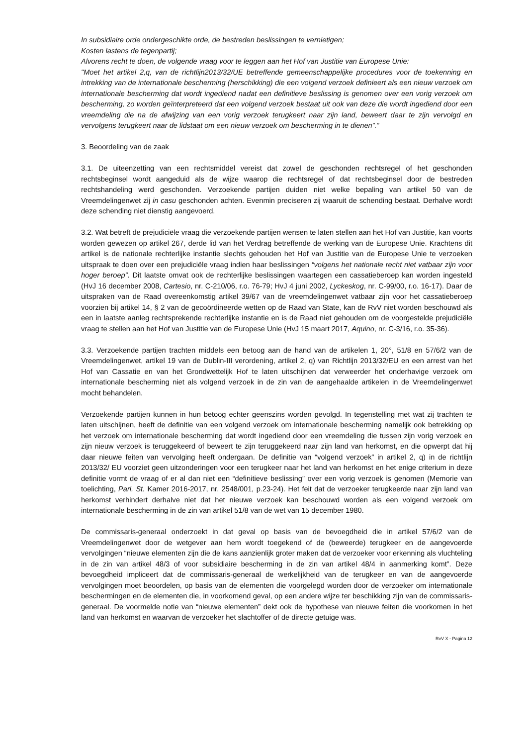In subsidiaire orde ondergeschikte orde, de bestreden beslissingen te vernietigen;
Kosten lastens de tegenpartij;
Alvorens recht te doen, de volgende vraag voor te leggen aan het Hof van Justitie van Europese Unie:
"Moet het artikel 2,q, van de richtlijn2013/32/UE betreffende gemeenschappelijke procedures voor de toekenning en intrekking van de internationale bescherming (herschikking) die een volgend verzoek definieert als een nieuw verzoek om internationale bescherming dat wordt ingediend nadat een definitieve beslissing is genomen over een vorig verzoek om bescherming, zo worden geïnterpreteerd dat een volgend verzoek bestaat uit ook van deze die wordt ingediend door een vreemdeling die na de afwijzing van een vorig verzoek terugkeert naar zijn land, beweert daar te zijn vervolgd en vervolgens terugkeert naar de lidstaat om een nieuw verzoek om bescherming in te dienen”.”
3. Beoordeling van de zaak
3.1. De uiteenzetting van een rechtsmiddel vereist dat zowel de geschonden rechtsregel of het geschonden rechtsbeginsel wordt aangeduid als de wijze waarop die rechtsregel of dat rechtsbeginsel door de bestreden rechtshandeling werd geschonden. Verzoekende partijen duiden niet welke bepaling van artikel 50 van de Vreemdelingenwet zij in casu geschonden achten. Evenmin preciseren zij waaruit de schending bestaat. Derhalve wordt deze schending niet dienstig aangevoerd.
3.2. Wat betreft de prejudiciële vraag die verzoekende partijen wensen te laten stellen aan het Hof van Justitie, kan voorts worden gewezen op artikel 267, derde lid van het Verdrag betreffende de werking van de Europese Unie. Krachtens dit artikel is de nationale rechterlijke instantie slechts gehouden het Hof van Justitie van de Europese Unie te verzoeken uitspraak te doen over een prejudiciële vraag indien haar beslissingen “volgens het nationale recht niet vatbaar zijn voor hoger beroep”. Dit laatste omvat ook de rechterlijke beslissingen waartegen een cassatieberoep kan worden ingesteld (HvJ 16 december 2008, Cartesio, nr. C-210/06, r.o. 76-79; HvJ 4 juni 2002, Lyckeskog, nr. C-99/00, r.o. 16-17). Daar de uitspraken van de Raad overeenkomstig artikel 39/67 van de vreemdelingenwet vatbaar zijn voor het cassatieberoep voorzien bij artikel 14, § 2 van de gecoördineerde wetten op de Raad van State, kan de RvV niet worden beschouwd als een in laatste aanleg rechtsprekende rechterlijke instantie en is de Raad niet gehouden om de voorgestelde prejudiciële vraag te stellen aan het Hof van Justitie van de Europese Unie (HvJ 15 maart 2017, Aquino, nr. C-3/16, r.o. 35-36).
3.3. Verzoekende partijen trachten middels een betoog aan de hand van de artikelen 1, 20°, 51/8 en 57/6/2 van de Vreemdelingenwet, artikel 19 van de Dublin-III verordening, artikel 2, q) van Richtlijn 2013/32/EU en een arrest van het Hof van Cassatie en van het Grondwettelijk Hof te laten uitschijnen dat verweerder het onderhavige verzoek om internationale bescherming niet als volgend verzoek in de zin van de aangehaalde artikelen in de Vreemdelingenwet mocht behandelen.
Verzoekende partijen kunnen in hun betoog echter geenszins worden gevolgd. In tegenstelling met wat zij trachten te laten uitschijnen, heeft de definitie van een volgend verzoek om internationale bescherming namelijk ook betrekking op het verzoek om internationale bescherming dat wordt ingediend door een vreemdeling die tussen zijn vorig verzoek en zijn nieuw verzoek is teruggekeerd of beweert te zijn teruggekeerd naar zijn land van herkomst, en die opwerpt dat hij daar nieuwe feiten van vervolging heeft ondergaan. De definitie van “volgend verzoek” in artikel 2, q) in de richtlijn 2013/32/ EU voorziet geen uitzonderingen voor een terugkeer naar het land van herkomst en het enige criterium in deze definitie vormt de vraag of er al dan niet een “definitieve beslissing” over een vorig verzoek is genomen (Memorie van toelichting, Parl. St. Kamer 2016-2017, nr. 2548/001, p.23-24). Het feit dat de verzoeker terugkeerde naar zijn land van herkomst verhindert derhalve niet dat het nieuwe verzoek kan beschouwd worden als een volgend verzoek om internationale bescherming in de zin van artikel 51/8 van de wet van 15 december 1980.
De commissaris-generaal onderzoekt in dat geval op basis van de bevoegdheid die in artikel 57/6/2 van de Vreemdelingenwet door de wetgever aan hem wordt toegekend of de (beweerde) terugkeer en de aangevoerde vervolgingen “nieuwe elementen zijn die de kans aanzienlijk groter maken dat de verzoeker voor erkenning als vluchteling in de zin van artikel 48/3 of voor subsidiaire bescherming in de zin van artikel 48/4 in aanmerking komt”. Deze bevoegdheid impliceert dat de commissaris-generaal de werkelijkheid van de terugkeer en van de aangevoerde vervolgingen moet beoordelen, op basis van de elementen die voorgelegd worden door de verzoeker om internationale beschermingen en de elementen die, in voorkomend geval, op een andere wijze ter beschikking zijn van de commissaris-generaal. De voormelde notie van “nieuwe elementen” dekt ook de hypothese van nieuwe feiten die voorkomen in het land van herkomst en waarvan de verzoeker het slachtoffer of de directe getuige was.
RvV X - Pagina 12